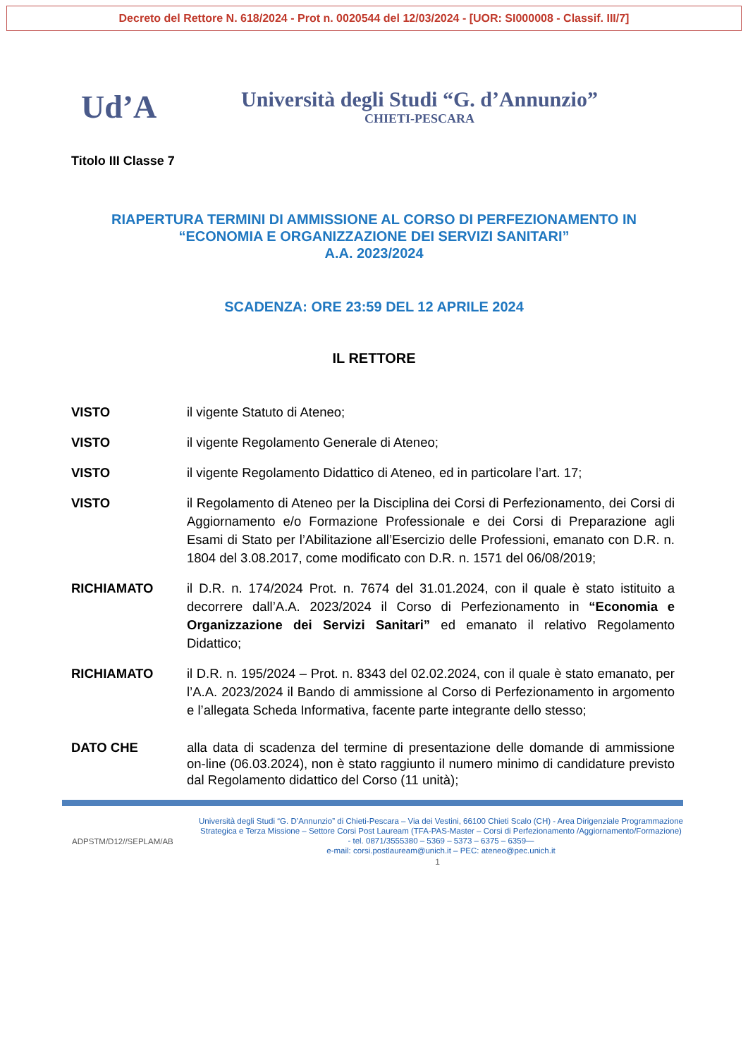Decreto del Rettore N. 618/2024 - Prot n. 0020544 del 12/03/2024 - [UOR: SI000008 - Classif. III/7]
Ud’A
Università degli Studi “G. d’Annunzio”
CHIETI-PESCARA
Titolo III Classe 7
RIAPERTURA TERMINI DI AMMISSIONE AL CORSO DI PERFEZIONAMENTO IN
“ECONOMIA E ORGANIZZAZIONE DEI SERVIZI SANITARI”
A.A. 2023/2024
SCADENZA: ORE 23:59 DEL 12 APRILE 2024
IL RETTORE
VISTO il vigente Statuto di Ateneo;
VISTO il vigente Regolamento Generale di Ateneo;
VISTO il vigente Regolamento Didattico di Ateneo, ed in particolare l’art. 17;
VISTO il Regolamento di Ateneo per la Disciplina dei Corsi di Perfezionamento, dei Corsi di Aggiornamento e/o Formazione Professionale e dei Corsi di Preparazione agli Esami di Stato per l’Abilitazione all’Esercizio delle Professioni, emanato con D.R. n. 1804 del 3.08.2017, come modificato con D.R. n. 1571 del 06/08/2019;
RICHIAMATO il D.R. n. 174/2024 Prot. n. 7674 del 31.01.2024, con il quale è stato istituito a decorrere dall’A.A. 2023/2024 il Corso di Perfezionamento in “Economia e Organizzazione dei Servizi Sanitari” ed emanato il relativo Regolamento Didattico;
RICHIAMATO il D.R. n. 195/2024 – Prot. n. 8343 del 02.02.2024, con il quale è stato emanato, per l’A.A. 2023/2024 il Bando di ammissione al Corso di Perfezionamento in argomento e l’allegata Scheda Informativa, facente parte integrante dello stesso;
DATO CHE alla data di scadenza del termine di presentazione delle domande di ammissione on-line (06.03.2024), non è stato raggiunto il numero minimo di candidature previsto dal Regolamento didattico del Corso (11 unità);
ADPSTM/D12//SEPLAM/AB
Università degli Studi “G. D’Annunzio” di Chieti-Pescara – Via dei Vestini, 66100 Chieti Scalo (CH) - Area Dirigenziale Programmazione Strategica e Terza Missione – Settore Corsi Post Lauream (TFA-PAS-Master – Corsi di Perfezionamento /Aggiornamento/Formazione) - tel. 0871/3555380 – 5369 – 5373 – 6375 – 6359—
e-mail: corsi.postlauream@unich.it – PEC: ateneo@pec.unich.it
1